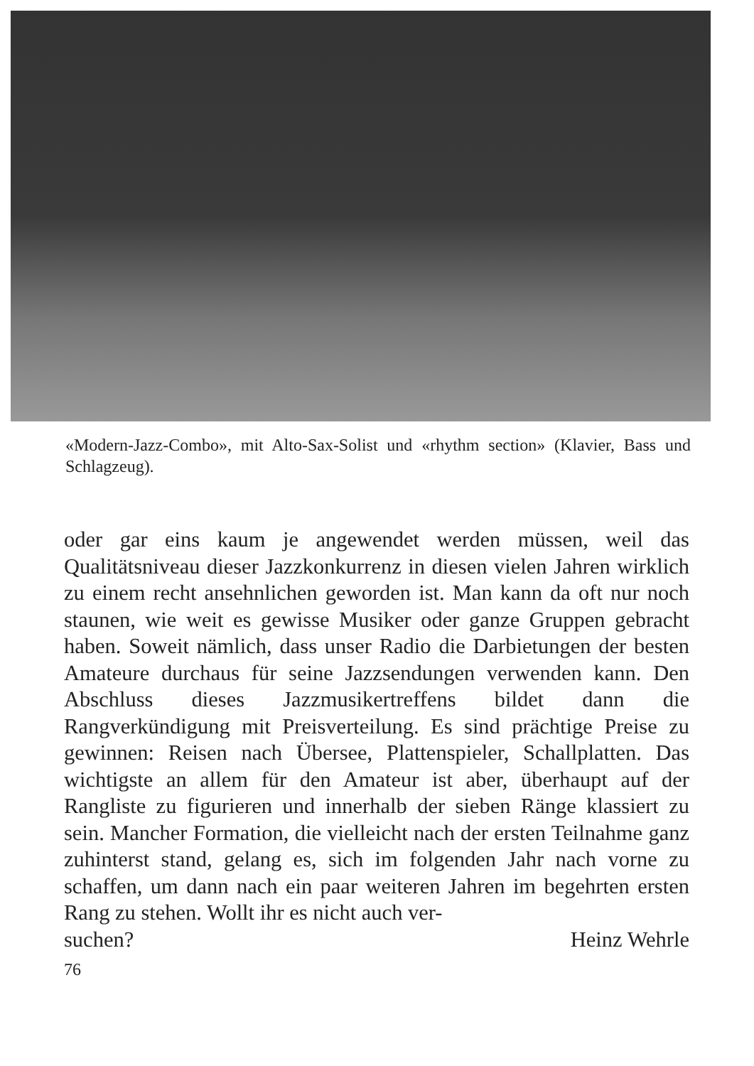«Modern-Jazz-Combo», mit Alto-Sax-Solist und «rhythm section» (Klavier, Bass und Schlagzeug).
oder gar eins kaum je angewendet werden müssen, weil das Qualitätsniveau dieser Jazzkonkurrenz in diesen vielen Jahren wirklich zu einem recht ansehnlichen geworden ist. Man kann da oft nur noch staunen, wie weit es gewisse Musiker oder ganze Gruppen gebracht haben. Soweit nämlich, dass unser Radio die Darbietungen der besten Amateure durchaus für seine Jazzsendungen verwenden kann. Den Abschluss dieses Jazzmusikertreffens bildet dann die Rangverkündigung mit Preisverteilung. Es sind prächtige Preise zu gewinnen: Reisen nach Übersee, Plattenspieler, Schallplatten. Das wichtigste an allem für den Amateur ist aber, überhaupt auf der Rangliste zu figurieren und innerhalb der sieben Ränge klassiert zu sein. Mancher Formation, die vielleicht nach der ersten Teilnahme ganz zuhinterst stand, gelang es, sich im folgenden Jahr nach vorne zu schaffen, um dann nach ein paar weiteren Jahren im begehrten ersten Rang zu stehen. Wollt ihr es nicht auch ver-
suchen? Heinz Wehrle
76